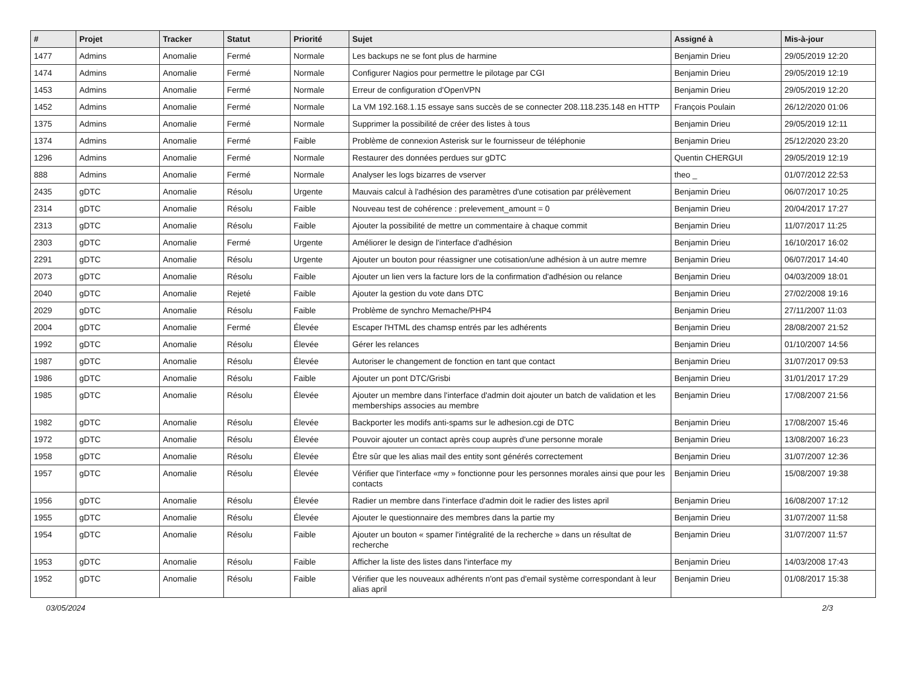| # | Projet | Tracker | Statut | Priorité | Sujet | Assigné à | Mis-à-jour |
| --- | --- | --- | --- | --- | --- | --- | --- |
| 1477 | Admins | Anomalie | Fermé | Normale | Les backups ne se font plus de harmine | Benjamin Drieu | 29/05/2019 12:20 |
| 1474 | Admins | Anomalie | Fermé | Normale | Configurer Nagios pour permettre le pilotage par CGI | Benjamin Drieu | 29/05/2019 12:19 |
| 1453 | Admins | Anomalie | Fermé | Normale | Erreur de configuration d'OpenVPN | Benjamin Drieu | 29/05/2019 12:20 |
| 1452 | Admins | Anomalie | Fermé | Normale | La VM 192.168.1.15 essaye sans succès de se connecter 208.118.235.148 en HTTP | François Poulain | 26/12/2020 01:06 |
| 1375 | Admins | Anomalie | Fermé | Normale | Supprimer la possibilité de créer des listes à tous | Benjamin Drieu | 29/05/2019 12:11 |
| 1374 | Admins | Anomalie | Fermé | Faible | Problème de connexion Asterisk sur le fournisseur de téléphonie | Benjamin Drieu | 25/12/2020 23:20 |
| 1296 | Admins | Anomalie | Fermé | Normale | Restaurer des données perdues sur gDTC | Quentin CHERGUI | 29/05/2019 12:19 |
| 888 | Admins | Anomalie | Fermé | Normale | Analyser les logs bizarres de vserver | theo _ | 01/07/2012 22:53 |
| 2435 | gDTC | Anomalie | Résolu | Urgente | Mauvais calcul à l'adhésion des paramètres d'une cotisation par prélèvement | Benjamin Drieu | 06/07/2017 10:25 |
| 2314 | gDTC | Anomalie | Résolu | Faible | Nouveau test de cohérence : prelevement_amount = 0 | Benjamin Drieu | 20/04/2017 17:27 |
| 2313 | gDTC | Anomalie | Résolu | Faible | Ajouter la possibilité de mettre un commentaire à chaque commit | Benjamin Drieu | 11/07/2017 11:25 |
| 2303 | gDTC | Anomalie | Fermé | Urgente | Améliorer le design de l'interface d'adhésion | Benjamin Drieu | 16/10/2017 16:02 |
| 2291 | gDTC | Anomalie | Résolu | Urgente | Ajouter un bouton pour réassigner une cotisation/une adhésion à un autre memre | Benjamin Drieu | 06/07/2017 14:40 |
| 2073 | gDTC | Anomalie | Résolu | Faible | Ajouter un lien vers la facture lors de la confirmation d'adhésion ou relance | Benjamin Drieu | 04/03/2009 18:01 |
| 2040 | gDTC | Anomalie | Rejeté | Faible | Ajouter la gestion du vote dans DTC | Benjamin Drieu | 27/02/2008 19:16 |
| 2029 | gDTC | Anomalie | Résolu | Faible | Problème de synchro Memache/PHP4 | Benjamin Drieu | 27/11/2007 11:03 |
| 2004 | gDTC | Anomalie | Fermé | Élevée | Escaper l'HTML des chamsp entrés par les adhérents | Benjamin Drieu | 28/08/2007 21:52 |
| 1992 | gDTC | Anomalie | Résolu | Élevée | Gérer les relances | Benjamin Drieu | 01/10/2007 14:56 |
| 1987 | gDTC | Anomalie | Résolu | Élevée | Autoriser le changement de fonction en tant que contact | Benjamin Drieu | 31/07/2017 09:53 |
| 1986 | gDTC | Anomalie | Résolu | Faible | Ajouter un pont DTC/Grisbi | Benjamin Drieu | 31/01/2017 17:29 |
| 1985 | gDTC | Anomalie | Résolu | Élevée | Ajouter un membre dans l'interface d'admin doit ajouter un batch de validation et les memberships associes au membre | Benjamin Drieu | 17/08/2007 21:56 |
| 1982 | gDTC | Anomalie | Résolu | Élevée | Backporter les modifs anti-spams sur le adhesion.cgi de DTC | Benjamin Drieu | 17/08/2007 15:46 |
| 1972 | gDTC | Anomalie | Résolu | Élevée | Pouvoir ajouter un contact après coup auprès d'une personne morale | Benjamin Drieu | 13/08/2007 16:23 |
| 1958 | gDTC | Anomalie | Résolu | Élevée | Être sûr que les alias mail des entity sont générés correctement | Benjamin Drieu | 31/07/2007 12:36 |
| 1957 | gDTC | Anomalie | Résolu | Élevée | Vérifier que l'interface «my » fonctionne pour les personnes morales ainsi que pour les contacts | Benjamin Drieu | 15/08/2007 19:38 |
| 1956 | gDTC | Anomalie | Résolu | Élevée | Radier un membre dans l'interface d'admin doit le radier des listes april | Benjamin Drieu | 16/08/2007 17:12 |
| 1955 | gDTC | Anomalie | Résolu | Élevée | Ajouter le questionnaire des membres dans la partie my | Benjamin Drieu | 31/07/2007 11:58 |
| 1954 | gDTC | Anomalie | Résolu | Faible | Ajouter un bouton « spamer l'intégralité de la recherche » dans un résultat de recherche | Benjamin Drieu | 31/07/2007 11:57 |
| 1953 | gDTC | Anomalie | Résolu | Faible | Afficher la liste des listes dans l'interface my | Benjamin Drieu | 14/03/2008 17:43 |
| 1952 | gDTC | Anomalie | Résolu | Faible | Vérifier que les nouveaux adhérents n'ont pas d'email système correspondant à leur alias april | Benjamin Drieu | 01/08/2017 15:38 |
03/05/2024 2/3